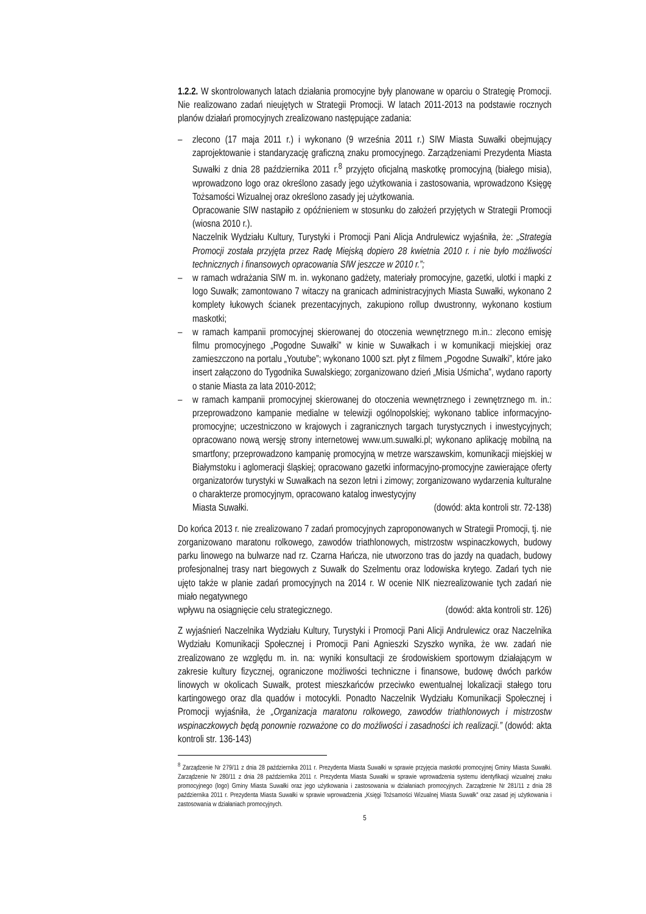1.2.2. W skontrolowanych latach działania promocyjne były planowane w oparciu o Strategię Promocji. Nie realizowano zadań nieujętych w Strategii Promocji. W latach 2011-2013 na podstawie rocznych planów działań promocyjnych zrealizowano następujące zadania:
– zlecono (17 maja 2011 r.) i wykonano (9 września 2011 r.) SIW Miasta Suwałki obejmujący zaprojektowanie i standaryzację graficzną znaku promocyjnego. Zarządzeniami Prezydenta Miasta Suwałki z dnia 28 października 2011 r.<sup>8</sup> przyjęto oficjalną maskotkę promocyjną (białego misia), wprowadzono logo oraz określono zasady jego użytkowania i zastosowania, wprowadzono Księgę Tożsamości Wizualnej oraz określono zasady jej użytkowania.
Opracowanie SIW nastąpiło z opóźnieniem w stosunku do założeń przyjętych w Strategii Promocji (wiosna 2010 r.).
Naczelnik Wydziału Kultury, Turystyki i Promocji Pani Alicja Andrulewicz wyjaśniła, że: „Strategia Promocji została przyjęta przez Radę Miejską dopiero 28 kwietnia 2010 r. i nie było możliwości technicznych i finansowych opracowania SIW jeszcze w 2010 r.”;
– w ramach wdrażania SIW m. in. wykonano gadżety, materiały promocyjne, gazetki, ulotki i mapki z logo Suwałk; zamontowano 7 witaczy na granicach administracyjnych Miasta Suwałki, wykonano 2 komplety łukowych ścianek prezentacyjnych, zakupiono rollup dwustronny, wykonano kostium maskotki;
– w ramach kampanii promocyjnej skierowanej do otoczenia wewnętrznego m.in.: zlecono emisję filmu promocyjnego „Pogodne Suwałki” w kinie w Suwałkach i w komunikacji miejskiej oraz zamieszczono na portalu „Youtube”; wykonano 1000 szt. płyt z filmem „Pogodne Suwałki”, które jako insert załączono do Tygodnika Suwalskiego; zorganizowano dzień „Misia Uśmicha”, wydano raporty o stanie Miasta za lata 2010-2012;
– w ramach kampanii promocyjnej skierowanej do otoczenia wewnętrznego i zewnętrznego m. in.: przeprowadzono kampanie medialne w telewizji ogólnopolskiej; wykonano tablice informacyjno-promocyjne; uczestniczono w krajowych i zagranicznych targach turystycznych i inwestycyjnych; opracowano nową wersję strony internetowej www.um.suwalki.pl; wykonano aplikację mobilną na smartfony; przeprowadzono kampanię promocyjną w metrze warszawskim, komunikacji miejskiej w Białymstoku i aglomeracji śląskiej; opracowano gazetki informacyjno-promocyjne zawierające oferty organizatorów turystyki w Suwałkach na sezon letni i zimowy; zorganizowano wydarzenia kulturalne o charakterze promocyjnym, opracowano katalog inwestycyjny
Miasta Suwałki. (dowód: akta kontroli str. 72-138)
Do końca 2013 r. nie zrealizowano 7 zadań promocyjnych zaproponowanych w Strategii Promocji, tj. nie zorganizowano maratonu rolkowego, zawodów triathlonowych, mistrzostw wspinaczkowych, budowy parku linowego na bulwarze nad rz. Czarna Hańcza, nie utworzono tras do jazdy na quadach, budowy profesjonalnej trasy nart biegowych z Suwałk do Szelmentu oraz lodowiska krytego. Zadań tych nie ujęto także w planie zadań promocyjnych na 2014 r. W ocenie NIK niezrealizowanie tych zadań nie miało negatywnego
wpływu na osiągnięcie celu strategicznego. (dowód: akta kontroli str. 126)
Z wyjaśnień Naczelnika Wydziału Kultury, Turystyki i Promocji Pani Alicji Andrulewicz oraz Naczelnika Wydziału Komunikacji Społecznej i Promocji Pani Agnieszki Szyszko wynika, że ww. zadań nie zrealizowano ze względu m. in. na: wyniki konsultacji ze środowiskiem sportowym działającym w zakresie kultury fizycznej, ograniczone możliwości techniczne i finansowe, budowę dwóch parków linowych w okolicach Suwałk, protest mieszkańców przeciwko ewentualnej lokalizacji stałego toru kartingowego oraz dla quadów i motocykli. Ponadto Naczelnik Wydziału Komunikacji Społecznej i Promocji wyjaśniła, że „Organizacja maratonu rolkowego, zawodów triathlonowych i mistrzostw wspinaczkowych będą ponownie rozważone co do możliwości i zasadności ich realizacji.” (dowód: akta kontroli str. 136-143)
<sup>8</sup> Zarządzenie Nr 279/11 z dnia 28 października 2011 r. Prezydenta Miasta Suwałki w sprawie przyjęcia maskotki promocyjnej Gminy Miasta Suwałki. Zarządzenie Nr 280/11 z dnia 28 października 2011 r. Prezydenta Miasta Suwałki w sprawie wprowadzenia systemu identyfikacji wizualnej znaku promocyjnego (logo) Gminy Miasta Suwałki oraz jego użytkowania i zastosowania w działaniach promocyjnych. Zarządzenie Nr 281/11 z dnia 28 października 2011 r. Prezydenta Miasta Suwałki w sprawie wprowadzenia „Księgi Tożsamości Wizualnej Miasta Suwałk” oraz zasad jej użytkowania i zastosowania w działaniach promocyjnych.
5